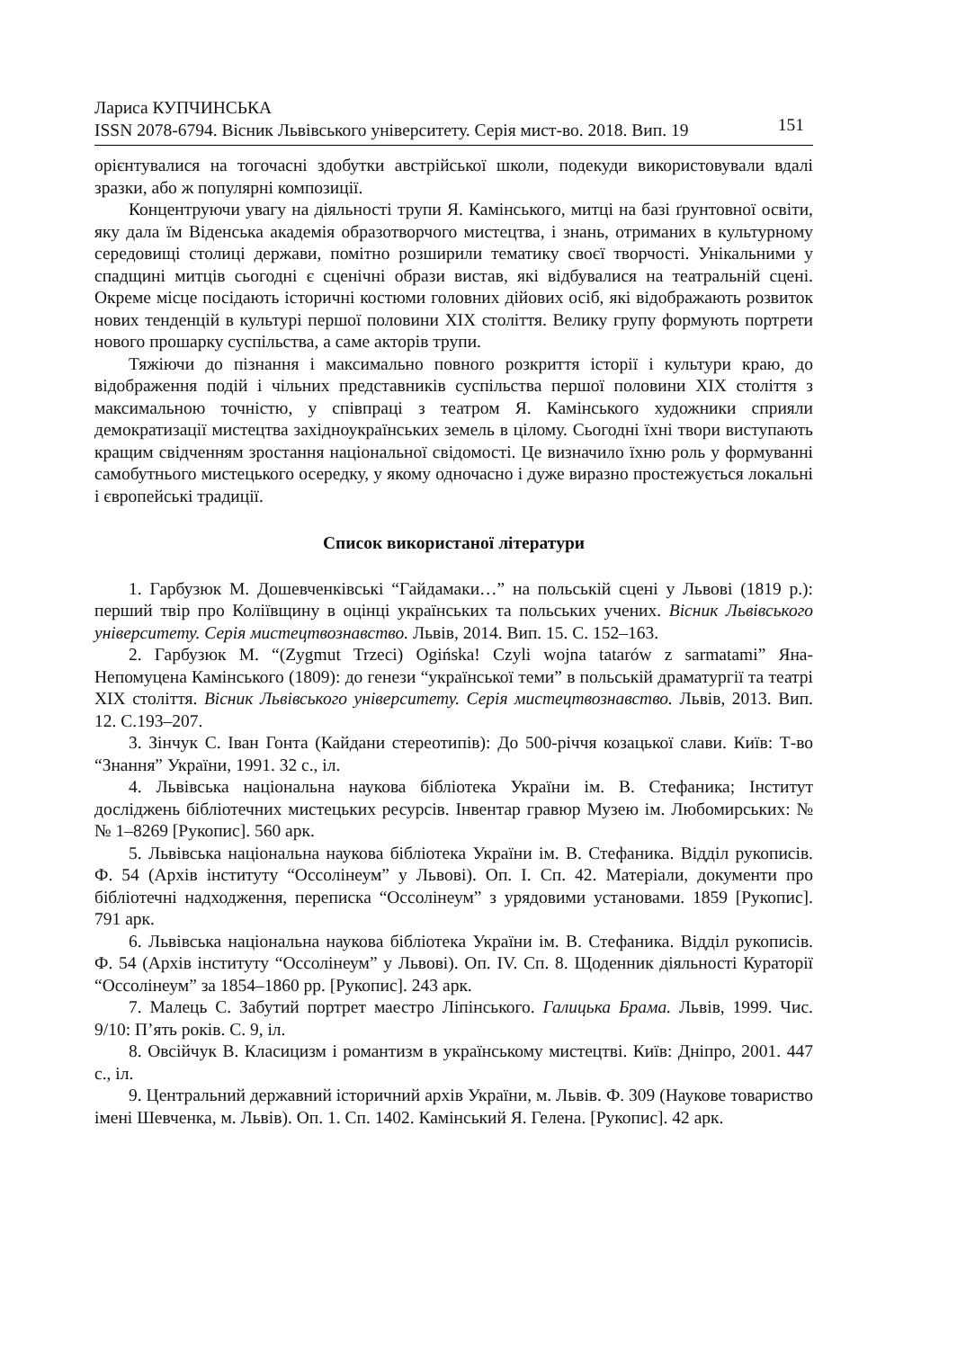Лариса КУПЧИНСЬКА
ISSN 2078-6794. Вісник Львівського університету. Серія мист-во. 2018. Вип. 19
151
орієнтувалися на тогочасні здобутки австрійської школи, подекуди використовували вдалі зразки, або ж популярні композиції.
Концентруючи увагу на діяльності трупи Я. Камінського, митці на базі ґрунтовної освіти, яку дала їм Віденська академія образотворчого мистецтва, і знань, отриманих в культурному середовищі столиці держави, помітно розширили тематику своєї творчості. Унікальними у спадщині митців сьогодні є сценічні образи вистав, які відбувалися на театральній сцені. Окреме місце посідають історичні костюми головних дійових осіб, які відображають розвиток нових тенденцій в культурі першої половини XIX століття. Велику групу формують портрети нового прошарку суспільства, а саме акторів трупи.
Тяжіючи до пізнання і максимально повного розкриття історії і культури краю, до відображення подій і чільних представників суспільства першої половини XIX століття з максимальною точністю, у співпраці з театром Я. Камінського художники сприяли демократизації мистецтва західноукраїнських земель в цілому. Сьогодні їхні твори виступають кращим свідченням зростання національної свідомості. Це визначило їхню роль у формуванні самобутнього мистецького осередку, у якому одночасно і дуже виразно простежується локальні і європейські традиції.
Список використаної літератури
1. Гарбузюк М. Дошевченківські “Гайдамаки…” на польській сцені у Львові (1819 р.): перший твір про Коліївщину в оцінці українських та польських учених. Вісник Львівського університету. Серія мистецтвознавство. Львів, 2014. Вип. 15. С. 152–163.
2. Гарбузюк М. “(Zygmut Trzeci) Ogińska! Czyli wojna tatarów z sarmatami” Яна-Непомуцена Камінського (1809): до генези “української теми” в польській драматургії та театрі XIX століття. Вісник Львівського університету. Серія мистецтвознавство. Львів, 2013. Вип. 12. С.193–207.
3. Зінчук С. Іван Гонта (Кайдани стереотипів): До 500-річчя козацької слави. Київ: Т-во “Знання” України, 1991. 32 с., іл.
4. Львівська національна наукова бібліотека України ім. В. Стефаника; Інститут досліджень бібліотечних мистецьких ресурсів. Інвентар гравюр Музею ім. Любомирських: №№ 1–8269 [Рукопис]. 560 арк.
5. Львівська національна наукова бібліотека України ім. В. Стефаника. Відділ рукописів. Ф. 54 (Архів інституту “Оссолінеум” у Львові). Оп. I. Сп. 42. Матеріали, документи про бібліотечні надходження, переписка “Оссолінеум” з урядовими установами. 1859 [Рукопис]. 791 арк.
6. Львівська національна наукова бібліотека України ім. В. Стефаника. Відділ рукописів. Ф. 54 (Архів інституту “Оссолінеум” у Львові). Оп. IV. Сп. 8. Щоденник діяльності Кураторії “Оссолінеум” за 1854–1860 рр. [Рукопис]. 243 арк.
7. Малець С. Забутий портрет маестро Ліпінського. Галицька Брама. Львів, 1999. Чис. 9/10: П’ять років. С. 9, іл.
8. Овсійчук В. Класицизм і романтизм в українському мистецтві. Київ: Дніпро, 2001. 447 с., іл.
9. Центральний державний історичний архів України, м. Львів. Ф. 309 (Наукове товариство імені Шевченка, м. Львів). Оп. 1. Сп. 1402. Камінський Я. Гелена. [Рукопис]. 42 арк.